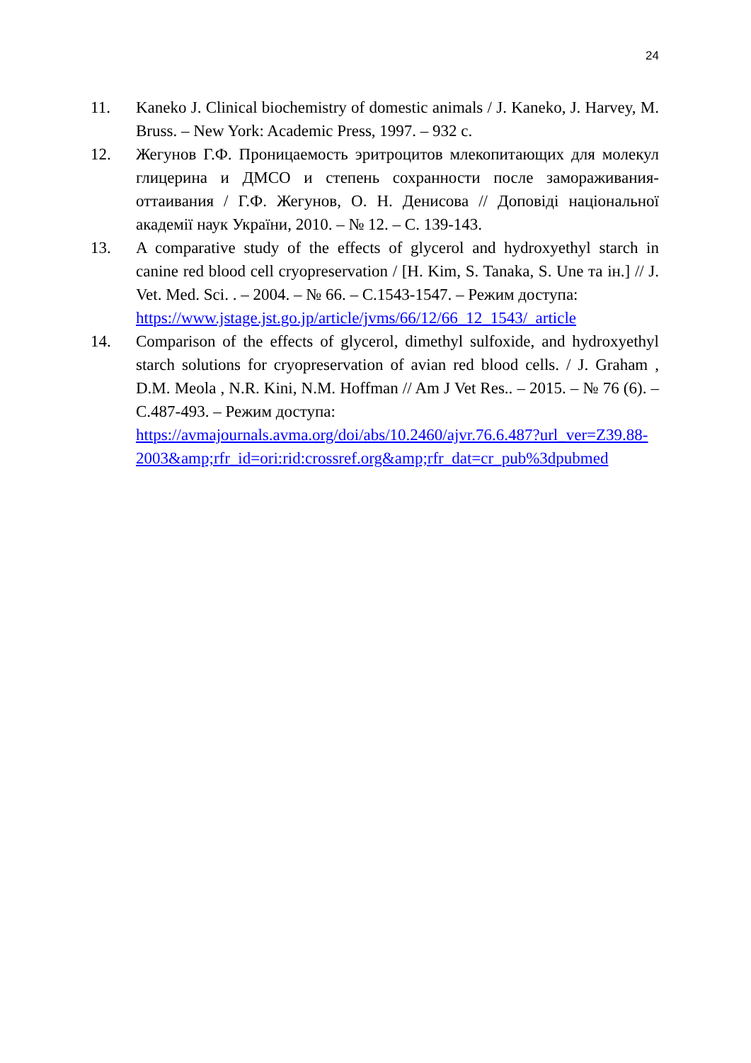24
11. Kaneko J. Clinical biochemistry of domestic animals / J. Kaneko, J. Harvey, M. Bruss. – New York: Academic Press, 1997. – 932 с.
12. Жегунов Г.Ф. Проницаемость эритроцитов млекопитающих для молекул глицерина и ДМСО и степень сохранности после замораживания-оттаивания / Г.Ф. Жегунов, О. Н. Денисова // Доповіді національної академії наук України, 2010. – № 12. – С. 139-143.
13. A comparative study of the effects of glycerol and hydroxyethyl starch in canine red blood cell cryopreservation / [H. Kim, S. Tanaka, S. Une та ін.] // J. Vet. Med. Sci. . – 2004. – № 66. – С.1543-1547. – Режим доступа:
https://www.jstage.jst.go.jp/article/jvms/66/12/66_12_1543/_article
14. Comparison of the effects of glycerol, dimethyl sulfoxide, and hydroxyethyl starch solutions for cryopreservation of avian red blood cells. / J. Graham , D.M. Meola , N.R. Kini, N.M. Hoffman // Am J Vet Res.. – 2015. – № 76 (6). – С.487-493. – Режим доступа:
https://avmajournals.avma.org/doi/abs/10.2460/ajvr.76.6.487?url_ver=Z39.88-
2003&amp;rfr_id=ori:rid:crossref.org&amp;rfr_dat=cr_pub%3dpubmed